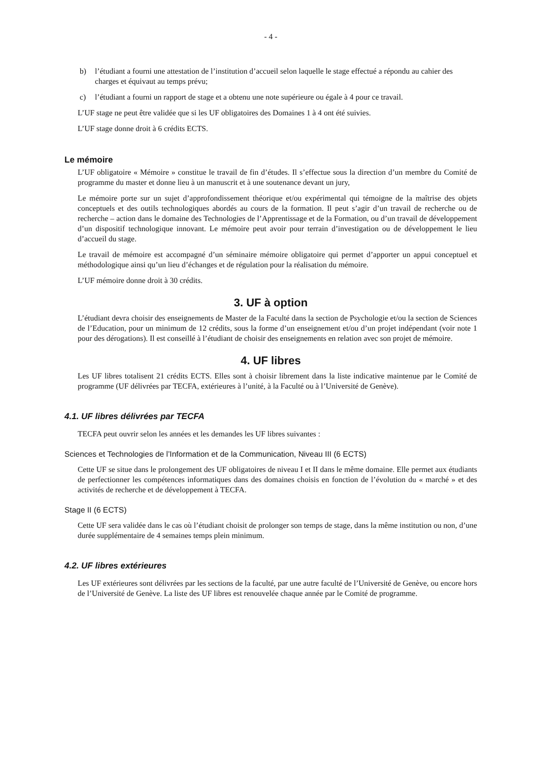- 4 -
b) l’étudiant a fourni une attestation de l’institution d’accueil selon laquelle le stage effectué a répondu au cahier des charges et équivaut au temps prévu;
c) l’étudiant a fourni un rapport de stage et a obtenu une note supérieure ou égale à 4 pour ce travail.
L’UF stage ne peut être validée que si les UF obligatoires des Domaines 1 à 4 ont été suivies.
L’UF stage donne droit à 6 crédits ECTS.
Le mémoire
L’UF obligatoire « Mémoire » constitue le travail de fin d’études. Il s’effectue sous la direction d’un membre du Comité de programme du master et donne lieu à un manuscrit et à une soutenance devant un jury,
Le mémoire porte sur un sujet d’approfondissement théorique et/ou expérimental qui témoigne de la maîtrise des objets conceptuels et des outils technologiques abordés au cours de la formation. Il peut s’agir d’un travail de recherche ou de recherche – action dans le domaine des Technologies de l’Apprentissage et de la Formation, ou d’un travail de développement d’un dispositif technologique innovant. Le mémoire peut avoir pour terrain d’investigation ou de développement le lieu d’accueil du stage.
Le travail de mémoire est accompagné d’un séminaire mémoire obligatoire qui permet d’apporter un appui conceptuel et méthodologique ainsi qu’un lieu d’échanges et de régulation pour la réalisation du mémoire.
L’UF mémoire donne droit à 30 crédits.
3. UF à option
L’étudiant devra choisir des enseignements de Master de la Faculté dans la section de Psychologie et/ou la section de Sciences de l’Education, pour un minimum de 12 crédits, sous la forme d’un enseignement et/ou d’un projet indépendant (voir note 1 pour des dérogations). Il est conseillé à l’étudiant de choisir des enseignements en relation avec son projet de mémoire.
4. UF libres
Les UF libres totalisent 21 crédits ECTS. Elles sont à choisir librement dans la liste indicative maintenue par le Comité de programme (UF délivrées par TECFA, extérieures à l’unité, à la Faculté ou à l’Université de Genève).
4.1. UF libres délivrées par TECFA
TECFA peut ouvrir selon les années et les demandes les UF libres suivantes :
Sciences et Technologies de l’Information et de la Communication, Niveau III (6 ECTS)
Cette UF se situe dans le prolongement des UF obligatoires de niveau I et II dans le même domaine. Elle permet aux étudiants de perfectionner les compétences informatiques dans des domaines choisis en fonction de l’évolution du « marché » et des activités de recherche et de développement à TECFA.
Stage II (6 ECTS)
Cette UF sera validée dans le cas où l’étudiant choisit de prolonger son temps de stage, dans la même institution ou non, d’une durée supplémentaire de 4 semaines temps plein minimum.
4.2. UF libres extérieures
Les UF extérieures sont délivrées par les sections de la faculté, par une autre faculté de l’Université de Genève, ou encore hors de l’Université de Genève. La liste des UF libres est renouvelée chaque année par le Comité de programme.